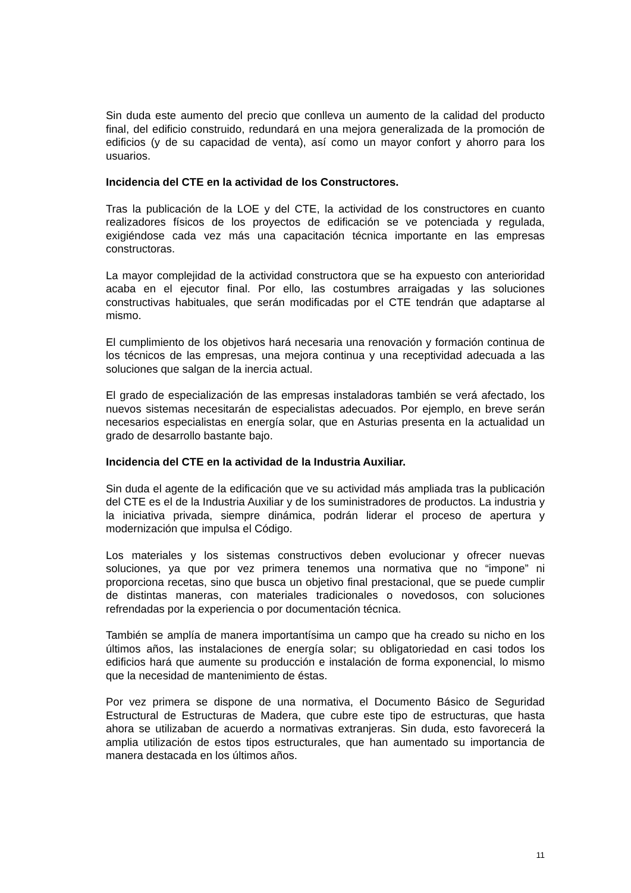Sin duda este aumento del precio que conlleva un aumento de la calidad del producto final, del edificio construido, redundará en una mejora generalizada de la promoción de edificios (y de su capacidad de venta), así como un mayor confort y ahorro para los usuarios.
Incidencia del CTE en la actividad de los Constructores.
Tras la publicación de la LOE y del CTE, la actividad de los constructores en cuanto realizadores físicos de los proyectos de edificación se ve potenciada y regulada, exigiéndose cada vez más una capacitación técnica importante en las empresas constructoras.
La mayor complejidad de la actividad constructora que se ha expuesto con anterioridad acaba en el ejecutor final. Por ello, las costumbres arraigadas y las soluciones constructivas habituales, que serán modificadas por el CTE tendrán que adaptarse al mismo.
El cumplimiento de los objetivos hará necesaria una renovación y formación continua de los técnicos de las empresas, una mejora continua y una receptividad adecuada a las soluciones que salgan de la inercia actual.
El grado de especialización de las empresas instaladoras también se verá afectado, los nuevos sistemas necesitarán de especialistas adecuados. Por ejemplo, en breve serán necesarios especialistas en energía solar, que en Asturias presenta en la actualidad un grado de desarrollo bastante bajo.
Incidencia del CTE en la actividad de la Industria Auxiliar.
Sin duda el agente de la edificación que ve su actividad más ampliada tras la publicación del CTE es el de la Industria Auxiliar y de los suministradores de productos. La industria y la iniciativa privada, siempre dinámica, podrán liderar el proceso de apertura y modernización que impulsa el Código.
Los materiales y los sistemas constructivos deben evolucionar y ofrecer nuevas soluciones, ya que por vez primera tenemos una normativa que no “impone” ni proporciona recetas, sino que busca un objetivo final prestacional, que se puede cumplir de distintas maneras, con materiales tradicionales o novedosos, con soluciones refrendadas por la experiencia o por documentación técnica.
También se amplía de manera importantísima un campo que ha creado su nicho en los últimos años, las instalaciones de energía solar; su obligatoriedad en casi todos los edificios hará que aumente su producción e instalación de forma exponencial, lo mismo que la necesidad de mantenimiento de éstas.
Por vez primera se dispone de una normativa, el Documento Básico de Seguridad Estructural de Estructuras de Madera, que cubre este tipo de estructuras, que hasta ahora se utilizaban de acuerdo a normativas extranjeras. Sin duda, esto favorecerá la amplia utilización de estos tipos estructurales, que han aumentado su importancia de manera destacada en los últimos años.
11